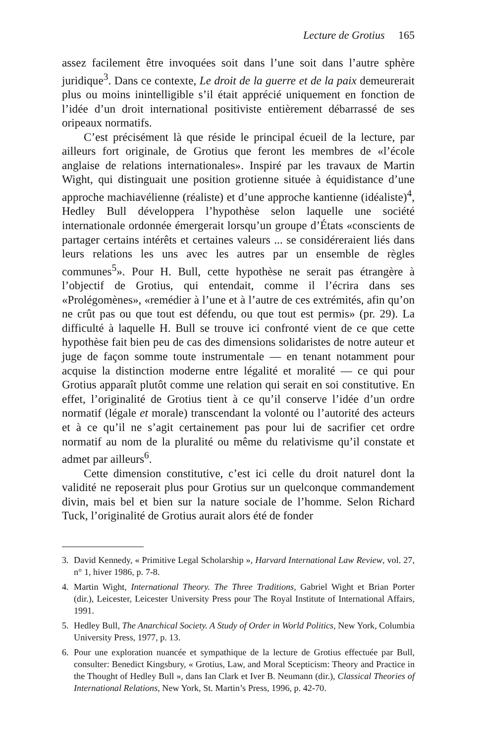Lecture de Grotius 165
assez facilement être invoquées soit dans l’une soit dans l’autre sphère juridique<sup>3</sup>. Dans ce contexte, Le droit de la guerre et de la paix demeurerait plus ou moins inintelligible s’il était apprécié uniquement en fonction de l’idée d’un droit international positiviste entièrement débarrassé de ses oripeaux normatifs.
C’est précisément là que réside le principal écueil de la lecture, par ailleurs fort originale, de Grotius que feront les membres de «l’école anglaise de relations internationales». Inspiré par les travaux de Martin Wight, qui distinguait une position grotienne située à équidistance d’une approche machiavélienne (réaliste) et d’une approche kantienne (idéaliste)<sup>4</sup>, Hedley Bull développera l’hypothèse selon laquelle une société internationale ordonnée émergerait lorsqu’un groupe d’États «conscients de partager certains intérêts et certaines valeurs ... se considéreraient liés dans leurs relations les uns avec les autres par un ensemble de règles communes<sup>5</sup>». Pour H. Bull, cette hypothèse ne serait pas étrangère à l’objectif de Grotius, qui entendait, comme il l’écrira dans ses «Prolégomènes», «remédier à l’une et à l’autre de ces extrémités, afin qu’on ne crût pas ou que tout est défendu, ou que tout est permis» (pr. 29). La difficulté à laquelle H. Bull se trouve ici confronté vient de ce que cette hypothèse fait bien peu de cas des dimensions solidaristes de notre auteur et juge de façon somme toute instrumentale — en tenant notamment pour acquise la distinction moderne entre légalité et moralité — ce qui pour Grotius apparaît plutôt comme une relation qui serait en soi constitutive. En effet, l’originalité de Grotius tient à ce qu’il conserve l’idée d’un ordre normatif (légale et morale) transcendant la volonté ou l’autorité des acteurs et à ce qu’il ne s’agit certainement pas pour lui de sacrifier cet ordre normatif au nom de la pluralité ou même du relativisme qu’il constate et admet par ailleurs<sup>6</sup>.
Cette dimension constitutive, c’est ici celle du droit naturel dont la validité ne reposerait plus pour Grotius sur un quelconque commandement divin, mais bel et bien sur la nature sociale de l’homme. Selon Richard Tuck, l’originalité de Grotius aurait alors été de fonder
3. David Kennedy, « Primitive Legal Scholarship », Harvard International Law Review, vol. 27, n° 1, hiver 1986, p. 7-8.
4. Martin Wight, International Theory. The Three Traditions, Gabriel Wight et Brian Porter (dir.), Leicester, Leicester University Press pour The Royal Institute of International Affairs, 1991.
5. Hedley Bull, The Anarchical Society. A Study of Order in World Politics, New York, Columbia University Press, 1977, p. 13.
6. Pour une exploration nuancée et sympathique de la lecture de Grotius effectuée par Bull, consulter: Benedict Kingsbury, « Grotius, Law, and Moral Scepticism: Theory and Practice in the Thought of Hedley Bull », dans Ian Clark et Iver B. Neumann (dir.), Classical Theories of International Relations, New York, St. Martin’s Press, 1996, p. 42-70.